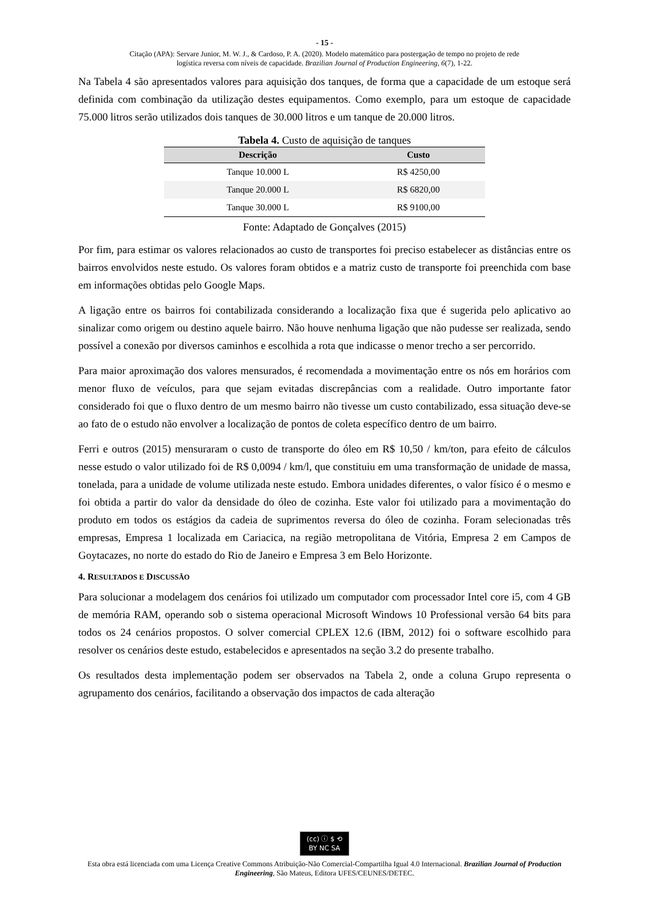- 15 -
Citação (APA): Servare Junior, M. W. J., & Cardoso, P. A. (2020). Modelo matemático para postergação de tempo no projeto de rede
logística reversa com níveis de capacidade. Brazilian Journal of Production Engineering, 6(7), 1-22.
Na Tabela 4 são apresentados valores para aquisição dos tanques, de forma que a capacidade de um estoque será definida com combinação da utilização destes equipamentos. Como exemplo, para um estoque de capacidade 75.000 litros serão utilizados dois tanques de 30.000 litros e um tanque de 20.000 litros.
Tabela 4. Custo de aquisição de tanques
| Descrição | Custo |
| --- | --- |
| Tanque 10.000 L | R$ 4250,00 |
| Tanque 20.000 L | R$ 6820,00 |
| Tanque 30.000 L | R$ 9100,00 |
Fonte: Adaptado de Gonçalves (2015)
Por fim, para estimar os valores relacionados ao custo de transportes foi preciso estabelecer as distâncias entre os bairros envolvidos neste estudo. Os valores foram obtidos e a matriz custo de transporte foi preenchida com base em informações obtidas pelo Google Maps.
A ligação entre os bairros foi contabilizada considerando a localização fixa que é sugerida pelo aplicativo ao sinalizar como origem ou destino aquele bairro. Não houve nenhuma ligação que não pudesse ser realizada, sendo possível a conexão por diversos caminhos e escolhida a rota que indicasse o menor trecho a ser percorrido.
Para maior aproximação dos valores mensurados, é recomendada a movimentação entre os nós em horários com menor fluxo de veículos, para que sejam evitadas discrepâncias com a realidade. Outro importante fator considerado foi que o fluxo dentro de um mesmo bairro não tivesse um custo contabilizado, essa situação deve-se ao fato de o estudo não envolver a localização de pontos de coleta específico dentro de um bairro.
Ferri e outros (2015) mensuraram o custo de transporte do óleo em R$ 10,50 / km/ton, para efeito de cálculos nesse estudo o valor utilizado foi de R$ 0,0094 / km/l, que constituiu em uma transformação de unidade de massa, tonelada, para a unidade de volume utilizada neste estudo. Embora unidades diferentes, o valor físico é o mesmo e foi obtida a partir do valor da densidade do óleo de cozinha. Este valor foi utilizado para a movimentação do produto em todos os estágios da cadeia de suprimentos reversa do óleo de cozinha. Foram selecionadas três empresas, Empresa 1 localizada em Cariacica, na região metropolitana de Vitória, Empresa 2 em Campos de Goytacazes, no norte do estado do Rio de Janeiro e Empresa 3 em Belo Horizonte.
4. RESULTADOS E DISCUSSÃO
Para solucionar a modelagem dos cenários foi utilizado um computador com processador Intel core i5, com 4 GB de memória RAM, operando sob o sistema operacional Microsoft Windows 10 Professional versão 64 bits para todos os 24 cenários propostos. O solver comercial CPLEX 12.6 (IBM, 2012) foi o software escolhido para resolver os cenários deste estudo, estabelecidos e apresentados na seção 3.2 do presente trabalho.
Os resultados desta implementação podem ser observados na Tabela 2, onde a coluna Grupo representa o agrupamento dos cenários, facilitando a observação dos impactos de cada alteração
(cc) ⓘ $ ⟲
BY NC SA
Esta obra está licenciada com uma Licença Creative Commons Atribuição-Não Comercial-Compartilha Igual 4.0 Internacional. Brazilian Journal of Production Engineering, São Mateus, Editora UFES/CEUNES/DETEC.